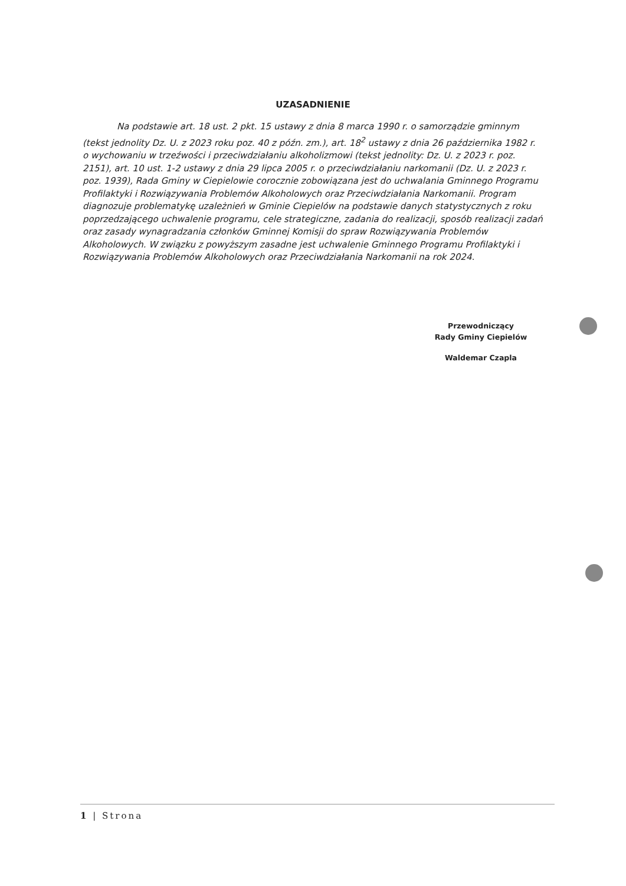UZASADNIENIE
Na podstawie art. 18 ust. 2 pkt. 15 ustawy z dnia 8 marca 1990 r. o samorządzie gminnym (tekst jednolity Dz. U. z 2023 roku poz. 40 z późn. zm.), art. 18<sup>2</sup> ustawy z dnia 26 października 1982 r. o wychowaniu w trzeźwości i przeciwdziałaniu alkoholizmowi (tekst jednolity: Dz. U. z 2023 r. poz. 2151), art. 10 ust. 1-2 ustawy z dnia 29 lipca 2005 r. o przeciwdziałaniu narkomanii (Dz. U. z 2023 r. poz. 1939), Rada Gminy w Ciepielowie corocznie zobowiązana jest do uchwalania Gminnego Programu Profilaktyki i Rozwiązywania Problemów Alkoholowych oraz Przeciwdziałania Narkomanii. Program diagnozuje problematykę uzależnień w Gminie Ciepielów na podstawie danych statystycznych z roku poprzedzającego uchwalenie programu, cele strategiczne, zadania do realizacji, sposób realizacji zadań oraz zasady wynagradzania członków Gminnej Komisji do spraw Rozwiązywania Problemów Alkoholowych. W związku z powyższym zasadne jest uchwalenie Gminnego Programu Profilaktyki i Rozwiązywania Problemów Alkoholowych oraz Przeciwdziałania Narkomanii na rok 2024.
Przewodniczący
Rady Gminy Ciepielów
Waldemar Czapla
1 | Strona